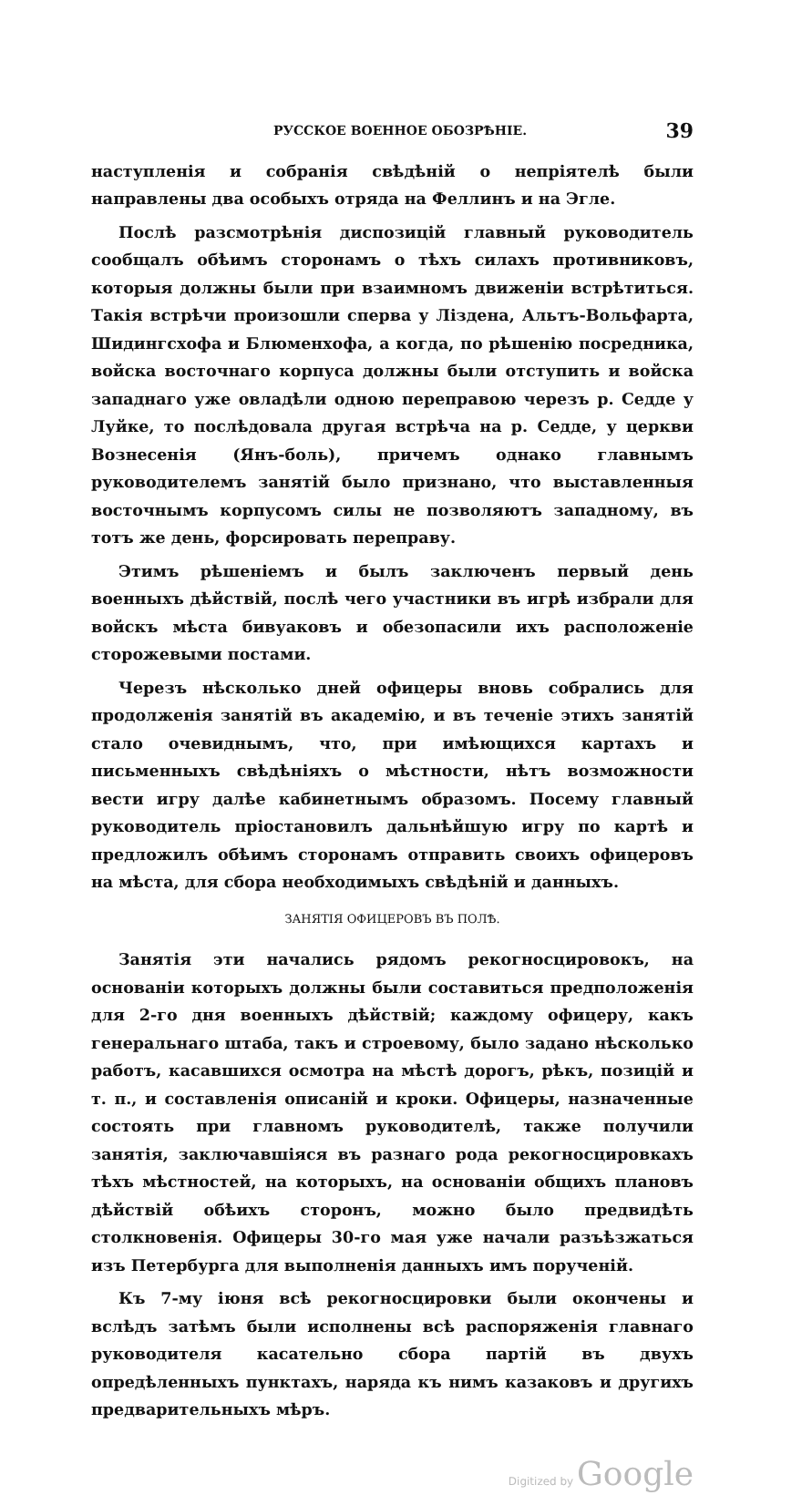РУССКОЕ ВОЕННОЕ ОБОЗРѢНІЕ. 39
наступленія и собранія свѣдѣній о непріятелѣ были направлены два особыхъ отряда на Феллинъ и на Эгле.
Послѣ разсмотрѣнія диспозицій главный руководитель сообщалъ обѣимъ сторонамъ о тѣхъ силахъ противниковъ, которыя должны были при взаимномъ движеніи встрѣтиться. Такія встрѣчи произошли сперва у Ліздена, Альтъ-Вольфарта, Шидингсхофа и Блюменхофа, а когда, по рѣшенію посредника, войска восточнаго корпуса должны были отступить и войска западнаго уже овладѣли одною переправою черезъ р. Седде у Луйке, то послѣдовала другая встрѣча на р. Седде, у церкви Вознесенія (Янъ-боль), причемъ однако главнымъ руководителемъ занятій было признано, что выставленныя восточнымъ корпусомъ силы не позволяютъ западному, въ тотъ же день, форсировать переправу.
Этимъ рѣшеніемъ и былъ заключенъ первый день военныхъ дѣйствій, послѣ чего участники въ игрѣ избрали для войскъ мѣста бивуаковъ и обезопасили ихъ расположеніе сторожевыми постами.
Черезъ нѣсколько дней офицеры вновь собрались для продолженія занятій въ академію, и въ теченіе этихъ занятій стало очевиднымъ, что, при имѣющихся картахъ и письменныхъ свѣдѣніяхъ о мѣстности, нѣтъ возможности вести игру далѣе кабинетнымъ образомъ. Посему главный руководитель пріостановилъ дальнѣйшую игру по картѣ и предложилъ обѣимъ сторонамъ отправить своихъ офицеровъ на мѣста, для сбора необходимыхъ свѣдѣній и данныхъ.
ЗАНЯТІЯ ОФИЦЕРОВЪ ВЪ ПОЛѢ.
Занятія эти начались рядомъ рекогносцировокъ, на основаніи которыхъ должны были составиться предположенія для 2-го дня военныхъ дѣйствій; каждому офицеру, какъ генеральнаго штаба, такъ и строевому, было задано нѣсколько работъ, касавшихся осмотра на мѣстѣ дорогъ, рѣкъ, позицій и т. п., и составленія описаній и кроки. Офицеры, назначенные состоять при главномъ руководителѣ, также получили занятія, заключавшіяся въ разнаго рода рекогносцировкахъ тѣхъ мѣстностей, на которыхъ, на основаніи общихъ плановъ дѣйствій обѣихъ сторонъ, можно было предвидѣть столкновенія. Офицеры 30-го мая уже начали разъѣзжаться изъ Петербурга для выполненія данныхъ имъ порученій.
Къ 7-му іюня всѣ рекогносцировки были окончены и вслѣдъ затѣмъ были исполнены всѣ распоряженія главнаго руководителя касательно сбора партій въ двухъ опредѣленныхъ пунктахъ, наряда къ нимъ казаковъ и другихъ предварительныхъ мѣръ.
Digitized by Google